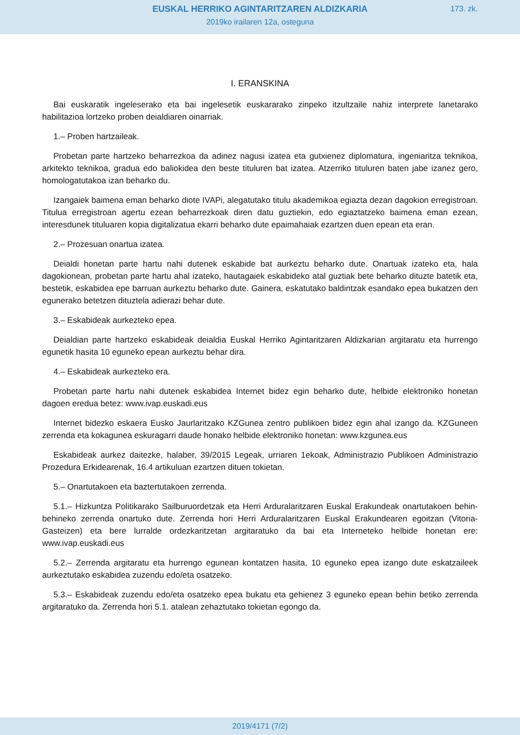EUSKAL HERRIKO AGINTARITZAREN ALDIZKARIA
173. zk.
2019ko irailaren 12a, osteguna
I. ERANSKINA
Bai euskaratik ingeleserako eta bai ingelesetik euskararako zinpeko itzultzaile nahiz interprete lanetarako habilitazioa lortzeko proben deialdiaren oinarriak.
1.– Proben hartzaileak.
Probetan parte hartzeko beharrezkoa da adinez nagusi izatea eta gutxienez diplomatura, ingeniaritza teknikoa, arkitekto teknikoa, gradua edo baliokidea den beste tituluren bat izatea. Atzerriko tituluren baten jabe izanez gero, homologatutakoa izan beharko du.
Izangaiek baimena eman beharko diote IVAPi, alegatutako titulu akademikoa egiazta dezan dagokion erregistroan. Titulua erregistroan agertu ezean beharrezkoak diren datu guztiekin, edo egiaztatzeko baimena eman ezean, interesdunek tituluaren kopia digitalizatua ekarri beharko dute epaimahaiak ezartzen duen epean eta eran.
2.– Prozesuan onartua izatea.
Deialdi honetan parte hartu nahi dutenek eskabide bat aurkeztu beharko dute. Onartuak izateko eta, hala dagokionean, probetan parte hartu ahal izateko, hautagaiek eskabideko atal guztiak bete beharko dituzte batetik eta, bestetik, eskabidea epe barruan aurkeztu beharko dute. Gainera, eskatutako baldintzak esandako epea bukatzen den egunerako betetzen dituztela adierazi behar dute.
3.– Eskabideak aurkezteko epea.
Deialdian parte hartzeko eskabideak deialdia Euskal Herriko Agintaritzaren Aldizkarian argitaratu eta hurrengo egunetik hasita 10 eguneko epean aurkeztu behar dira.
4.– Eskabideak aurkezteko era.
Probetan parte hartu nahi dutenek eskabidea Internet bidez egin beharko dute, helbide elektroniko honetan dagoen eredua betez: www.ivap.euskadi.eus
Internet bidezko eskaera Eusko Jaurlaritzako KZGunea zentro publikoen bidez egin ahal izango da. KZGuneen zerrenda eta kokagunea eskuragarri daude honako helbide elektroniko honetan: www.kzgunea.eus
Eskabideak aurkez daitezke, halaber, 39/2015 Legeak, urriaren 1ekoak, Administrazio Publikoen Administrazio Prozedura Erkidearenak, 16.4 artikuluan ezartzen dituen tokietan.
5.– Onartutakoen eta baztertutakoen zerrenda.
5.1.– Hizkuntza Politikarako Sailburuordetzak eta Herri Arduralaritzaren Euskal Erakundeak onartutakoen behin-behineko zerrenda onartuko dute. Zerrenda hori Herri Arduralaritzaren Euskal Erakundearen egoitzan (Vitoria-Gasteizen) eta bere lurralde ordezkaritzetan argitaratuko da bai eta Interneteko helbide honetan ere: www.ivap.euskadi.eus
5.2.– Zerrenda argitaratu eta hurrengo egunean kontatzen hasita, 10 eguneko epea izango dute eskatzaileek aurkeztutako eskabidea zuzendu edo/eta osatzeko.
5.3.– Eskabideak zuzendu edo/eta osatzeko epea bukatu eta gehienez 3 eguneko epean behin betiko zerrenda argitaratuko da. Zerrenda hori 5.1. atalean zehaztutako tokietan egongo da.
2019/4171 (7/2)